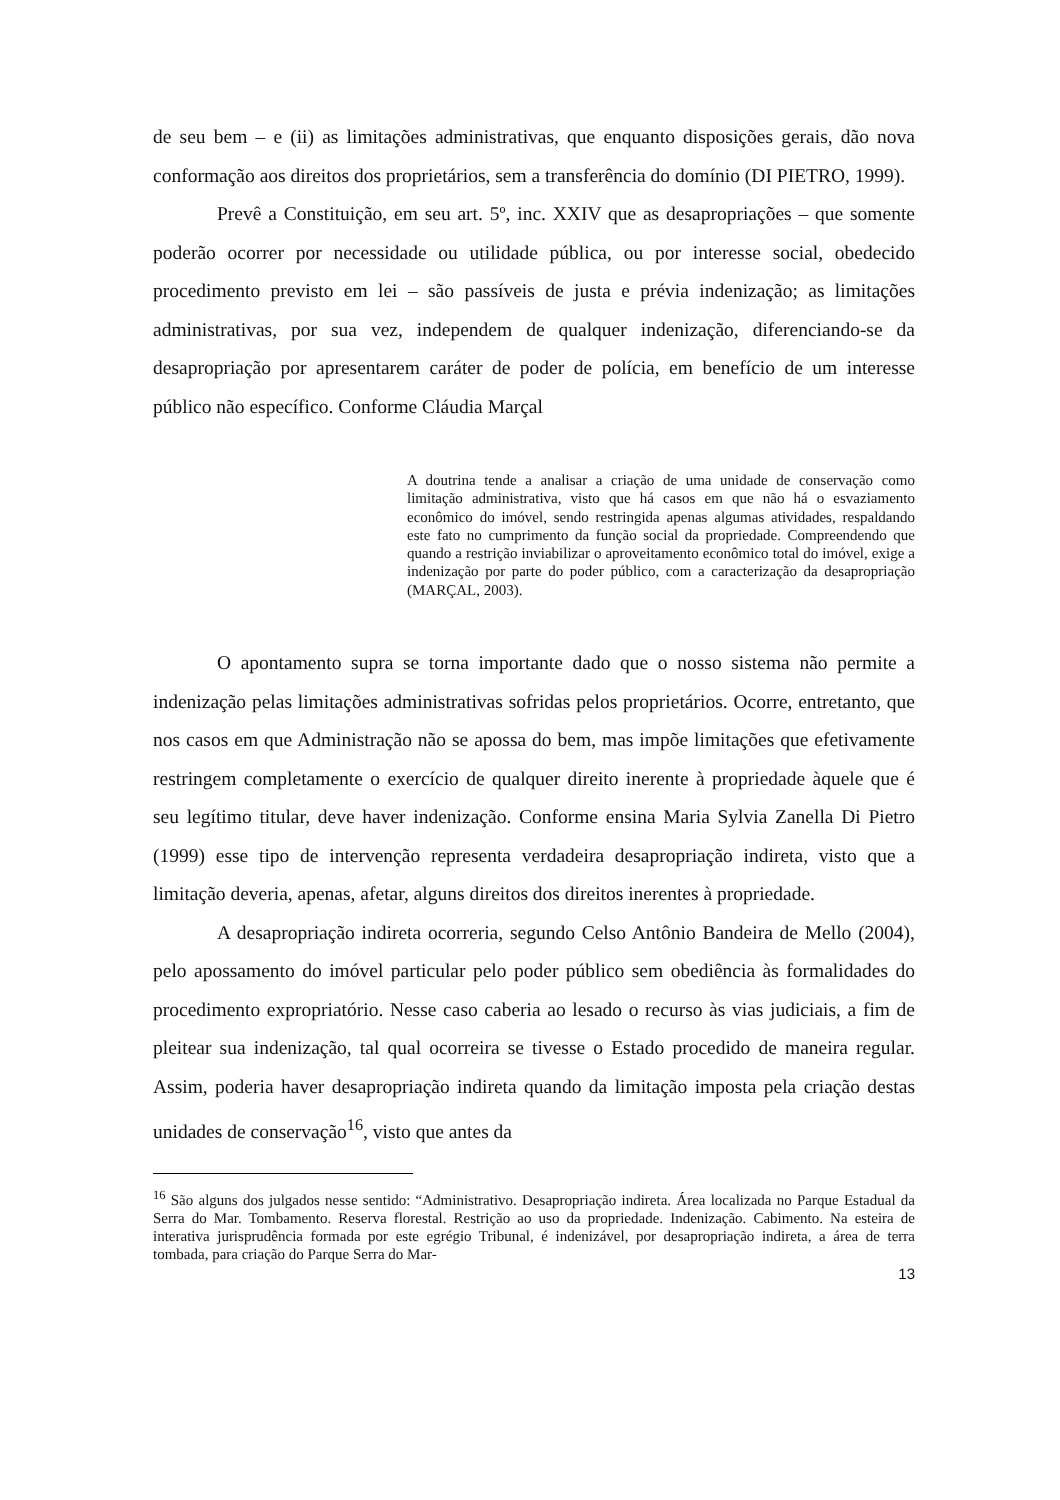de seu bem – e (ii) as limitações administrativas, que enquanto disposições gerais, dão nova conformação aos direitos dos proprietários, sem a transferência do domínio (DI PIETRO, 1999).
Prevê a Constituição, em seu art. 5º, inc. XXIV que as desapropriações – que somente poderão ocorrer por necessidade ou utilidade pública, ou por interesse social, obedecido procedimento previsto em lei – são passíveis de justa e prévia indenização; as limitações administrativas, por sua vez, independem de qualquer indenização, diferenciando-se da desapropriação por apresentarem caráter de poder de polícia, em benefício de um interesse público não específico. Conforme Cláudia Marçal
A doutrina tende a analisar a criação de uma unidade de conservação como limitação administrativa, visto que há casos em que não há o esvaziamento econômico do imóvel, sendo restringida apenas algumas atividades, respaldando este fato no cumprimento da função social da propriedade. Compreendendo que quando a restrição inviabilizar o aproveitamento econômico total do imóvel, exige a indenização por parte do poder público, com a caracterização da desapropriação (MARÇAL, 2003).
O apontamento supra se torna importante dado que o nosso sistema não permite a indenização pelas limitações administrativas sofridas pelos proprietários. Ocorre, entretanto, que nos casos em que Administração não se apossa do bem, mas impõe limitações que efetivamente restringem completamente o exercício de qualquer direito inerente à propriedade àquele que é seu legítimo titular, deve haver indenização. Conforme ensina Maria Sylvia Zanella Di Pietro (1999) esse tipo de intervenção representa verdadeira desapropriação indireta, visto que a limitação deveria, apenas, afetar, alguns direitos dos direitos inerentes à propriedade.
A desapropriação indireta ocorreria, segundo Celso Antônio Bandeira de Mello (2004), pelo apossamento do imóvel particular pelo poder público sem obediência às formalidades do procedimento expropriatório. Nesse caso caberia ao lesado o recurso às vias judiciais, a fim de pleitear sua indenização, tal qual ocorreira se tivesse o Estado procedido de maneira regular. Assim, poderia haver desapropriação indireta quando da limitação imposta pela criação destas unidades de conservação<sup>16</sup>, visto que antes da
<sup>16</sup> São alguns dos julgados nesse sentido: “Administrativo. Desapropriação indireta. Área localizada no Parque Estadual da Serra do Mar. Tombamento. Reserva florestal. Restrição ao uso da propriedade. Indenização. Cabimento. Na esteira de interativa jurisprudência formada por este egrégio Tribunal, é indenizável, por desapropriação indireta, a área de terra tombada, para criação do Parque Serra do Mar-
13